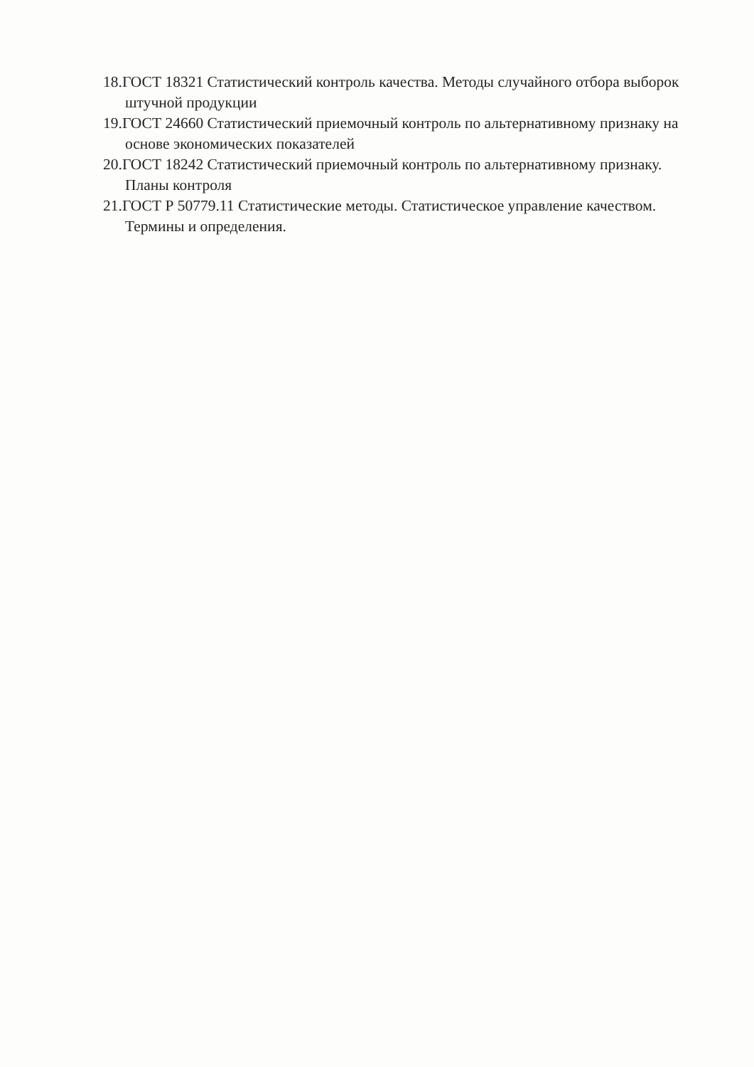18.ГОСТ 18321 Статистический контроль качества. Методы случайного отбора выборок штучной продукции
19.ГОСТ 24660 Статистический приемочный контроль по альтернативному признаку на основе экономических показателей
20.ГОСТ 18242 Статистический приемочный контроль по альтернативному признаку. Планы контроля
21.ГОСТ Р 50779.11 Статистические методы. Статистическое управление качеством. Термины и определения.